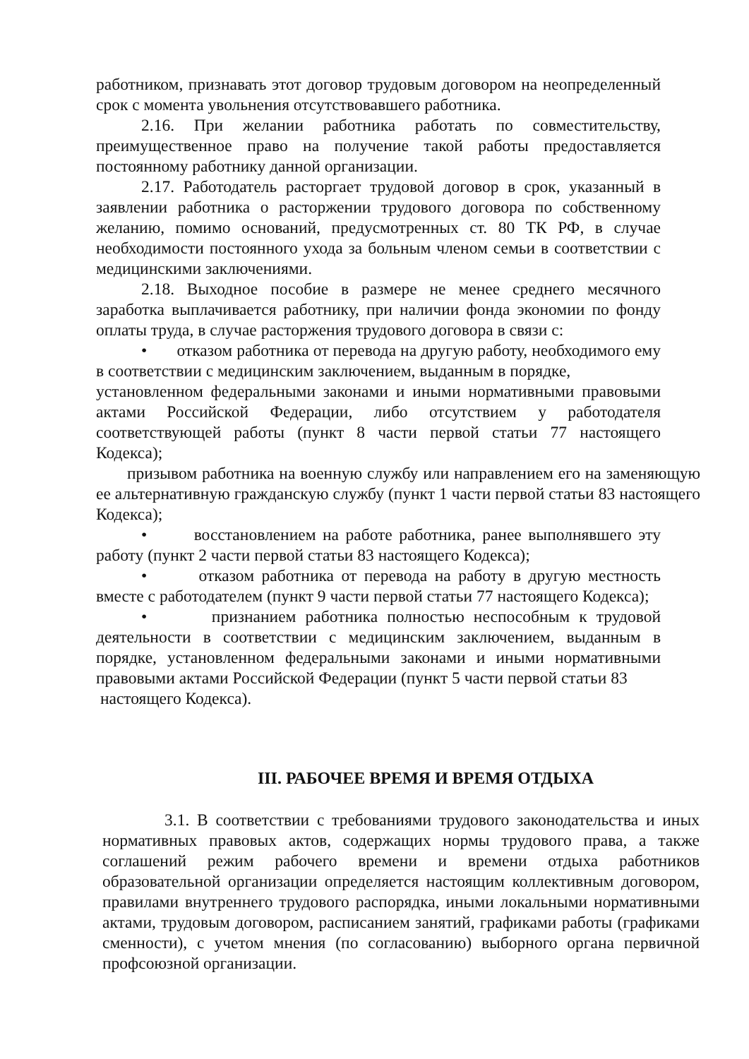работником, признавать этот договор трудовым договором на неопределенный срок с момента увольнения отсутствовавшего работника.
2.16. При желании работника работать по совместительству, преимущественное право на получение такой работы предоставляется постоянному работнику данной организации.
2.17. Работодатель расторгает трудовой договор в срок, указанный в заявлении работника о расторжении трудового договора по собственному желанию, помимо оснований, предусмотренных ст. 80 ТК РФ, в случае необходимости постоянного ухода за больным членом семьи в соответствии с медицинскими заключениями.
2.18. Выходное пособие в размере не менее среднего месячного заработка выплачивается работнику, при наличии фонда экономии по фонду оплаты труда, в случае расторжения трудового договора в связи с:
• отказом работника от перевода на другую работу, необходимого ему в соответствии с медицинским заключением, выданным в порядке,
установленном федеральными законами и иными нормативными правовыми актами Российской Федерации, либо отсутствием у работодателя соответствующей работы (пункт 8 части первой статьи 77 настоящего Кодекса);
призывом работника на военную службу или направлением его на заменяющую ее альтернативную гражданскую службу (пункт 1 части первой статьи 83 настоящего Кодекса);
• восстановлением на работе работника, ранее выполнявшего эту работу (пункт 2 части первой статьи 83 настоящего Кодекса);
• отказом работника от перевода на работу в другую местность вместе с работодателем (пункт 9 части первой статьи 77 настоящего Кодекса);
• признанием работника полностью неспособным к трудовой деятельности в соответствии с медицинским заключением, выданным в порядке, установленном федеральными законами и иными нормативными правовыми актами Российской Федерации (пункт 5 части первой статьи 83
настоящего Кодекса).
III. РАБОЧЕЕ ВРЕМЯ И ВРЕМЯ ОТДЫХА
3.1. В соответствии с требованиями трудового законодательства и иных нормативных правовых актов, содержащих нормы трудового права, а также соглашений режим рабочего времени и времени отдыха работников образовательной организации определяется настоящим коллективным договором, правилами внутреннего трудового распорядка, иными локальными нормативными актами, трудовым договором, расписанием занятий, графиками работы (графиками сменности), с учетом мнения (по согласованию) выборного органа первичной профсоюзной организации.